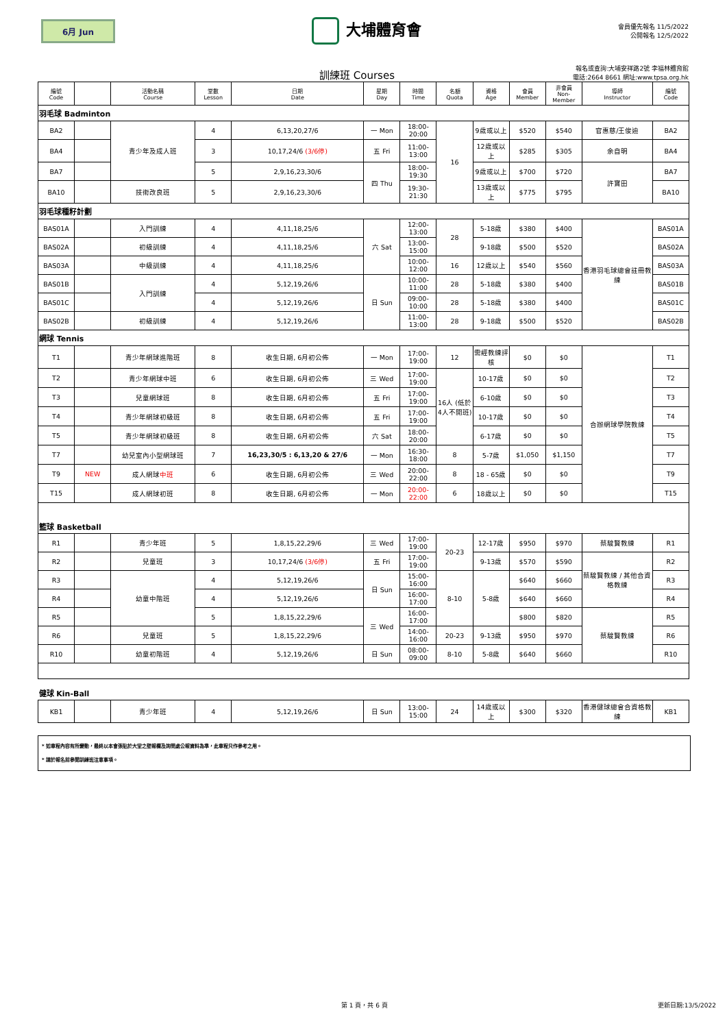6月 Jun
大埔體育會
會員優先報名 11/5/2022
公開報名 12/5/2022
訓練班 Courses
報名或查詢:大埔安祥路2號 李福林體育館
電話:2664 8661 網址:www.tpsa.org.hk
| 編號 Code | | 活動名稱 Course | 堂數 Lesson | 日期 Date | 星期 Day | 時間 Time | 名額 Quota | 資格 Age | 會員 Member | 非會員 Non-Member | 導師 Instructor | 編號 Code |
| --- | --- | --- | --- | --- | --- | --- | --- | --- | --- | --- | --- | --- |
| 羽毛球 Badminton | | | | | | | | | | | | |
| BA2 | | 青少年及成人班 | 4 | 6,13,20,27/6 | 一 Mon | 18:00-20:00 | 16 | 9歲或以上 | $520 | $540 | 官惠慈/王俊迪 | BA2 |
| BA4 | | | 3 | 10,17,24/6 (3/6停) | 五 Fri | 11:00-13:00 | | 12歲或以上 | $285 | $305 | 余自明 | BA4 |
| BA7 | | | 5 | 2,9,16,23,30/6 | 四 Thu | 18:00-19:30 | | 9歲或以上 | $700 | $720 | 許寶田 | BA7 |
| BA10 | | 技術改良班 | 5 | 2,9,16,23,30/6 | | 19:30-21:30 | | 13歲或以上 | $775 | $795 | | BA10 |
| 羽毛球種籽計劃 | | | | | | | | | | | | |
| BAS01A | | 入門訓練 | 4 | 4,11,18,25/6 | 六 Sat | 12:00-13:00 | 28 | 5-18歲 | $380 | $400 | 香港羽毛球總會註冊教練 | BAS01A |
| BAS02A | | 初級訓練 | 4 | 4,11,18,25/6 | | 13:00-15:00 | | 9-18歲 | $500 | $520 | | BAS02A |
| BAS03A | | 中級訓練 | 4 | 4,11,18,25/6 | | 10:00-12:00 | 16 | 12歲以上 | $540 | $560 | | BAS03A |
| BAS01B | | 入門訓練 | 4 | 5,12,19,26/6 | 日 Sun | 10:00-11:00 | 28 | 5-18歲 | $380 | $400 | | BAS01B |
| BAS01C | | | 4 | 5,12,19,26/6 | | 09:00-10:00 | 28 | 5-18歲 | $380 | $400 | | BAS01C |
| BAS02B | | 初級訓練 | 4 | 5,12,19,26/6 | | 11:00-13:00 | 28 | 9-18歲 | $500 | $520 | | BAS02B |
| 網球 Tennis | | | | | | | | | | | | |
| T1 | | 青少年網球進階班 | 8 | 收生日期, 6月初公佈 | 一 Mon | 17:00-19:00 | 12 | 需經教練評核 | $0 | $0 | 合辦網球學院教練 | T1 |
| T2 | | 青少年網球中班 | 6 | 收生日期, 6月初公佈 | 三 Wed | 17:00-19:00 | 16人 (低於4人不開班) | 10-17歲 | $0 | $0 | | T2 |
| T3 | | 兒童網球班 | 8 | 收生日期, 6月初公佈 | 五 Fri | 17:00-19:00 | | 6-10歲 | $0 | $0 | | T3 |
| T4 | | 青少年網球初級班 | 8 | 收生日期, 6月初公佈 | 五 Fri | 17:00-19:00 | | 10-17歲 | $0 | $0 | | T4 |
| T5 | | 青少年網球初級班 | 8 | 收生日期, 6月初公佈 | 六 Sat | 18:00-20:00 | | 6-17歲 | $0 | $0 | | T5 |
| T7 | | 幼兒室內小型網球班 | 7 | 16,23,30/5 : 6,13,20 & 27/6 | 一 Mon | 16:30-18:00 | 8 | 5-7歲 | $1,050 | $1,150 | | T7 |
| T9 | NEW | 成人網球 中班 | 6 | 收生日期, 6月初公佈 | 三 Wed | 20:00-22:00 | 8 | 18 - 65歲 | $0 | $0 | | T9 |
| T15 | | 成人網球初班 | 8 | 收生日期, 6月初公佈 | 一 Mon | 20:00-22:00 | 6 | 18歲以上 | $0 | $0 | | T15 |
| 籃球 Basketball | | | | | | | | | | | | |
| R1 | | 青少年班 | 5 | 1,8,15,22,29/6 | 三 Wed | 17:00-19:00 | 20-23 | 12-17歲 | $950 | $970 | 蔡駿賢教練 | R1 |
| R2 | | 兒童班 | 3 | 10,17,24/6 (3/6停) | 五 Fri | 17:00-19:00 | | 9-13歲 | $570 | $590 | 蔡駿賢教練 / 其他合資格教練 | R2 |
| R3 | | 幼童中階班 | 4 | 5,12,19,26/6 | 日 Sun | 15:00-16:00 | 8-10 | 5-8歲 | $640 | $660 | | R3 |
| R4 | | | 4 | 5,12,19,26/6 | | 16:00-17:00 | | | $640 | $660 | | R4 |
| R5 | | | 5 | 1,8,15,22,29/6 | 三 Wed | 16:00-17:00 | | | $800 | $820 | 蔡駿賢教練 | R5 |
| R6 | | 兒童班 | 5 | 1,8,15,22,29/6 | | 14:00-16:00 | 20-23 | 9-13歲 | $950 | $970 | | R6 |
| R10 | | 幼童初階班 | 4 | 5,12,19,26/6 | 日 Sun | 08:00-09:00 | 8-10 | 5-8歲 | $640 | $660 | | R10 |
| 健球 Kin-Ball | | | | | | | | | | | | |
| KB1 | | 青少年班 | 4 | 5,12,19,26/6 | 日 Sun | 13:00-15:00 | 24 | 14歲或以上 | $300 | $320 | 香港健球總會合資格教練 | KB1 |
* 如章程內容有所變動，最終以本會張貼於大堂之壁報欄及詢問處公報資料為準，此章程只作參考之用。
* 請於報名前參閱訓練班注意事項。
第 1 頁，共 6 頁 更新日期:13/5/2022